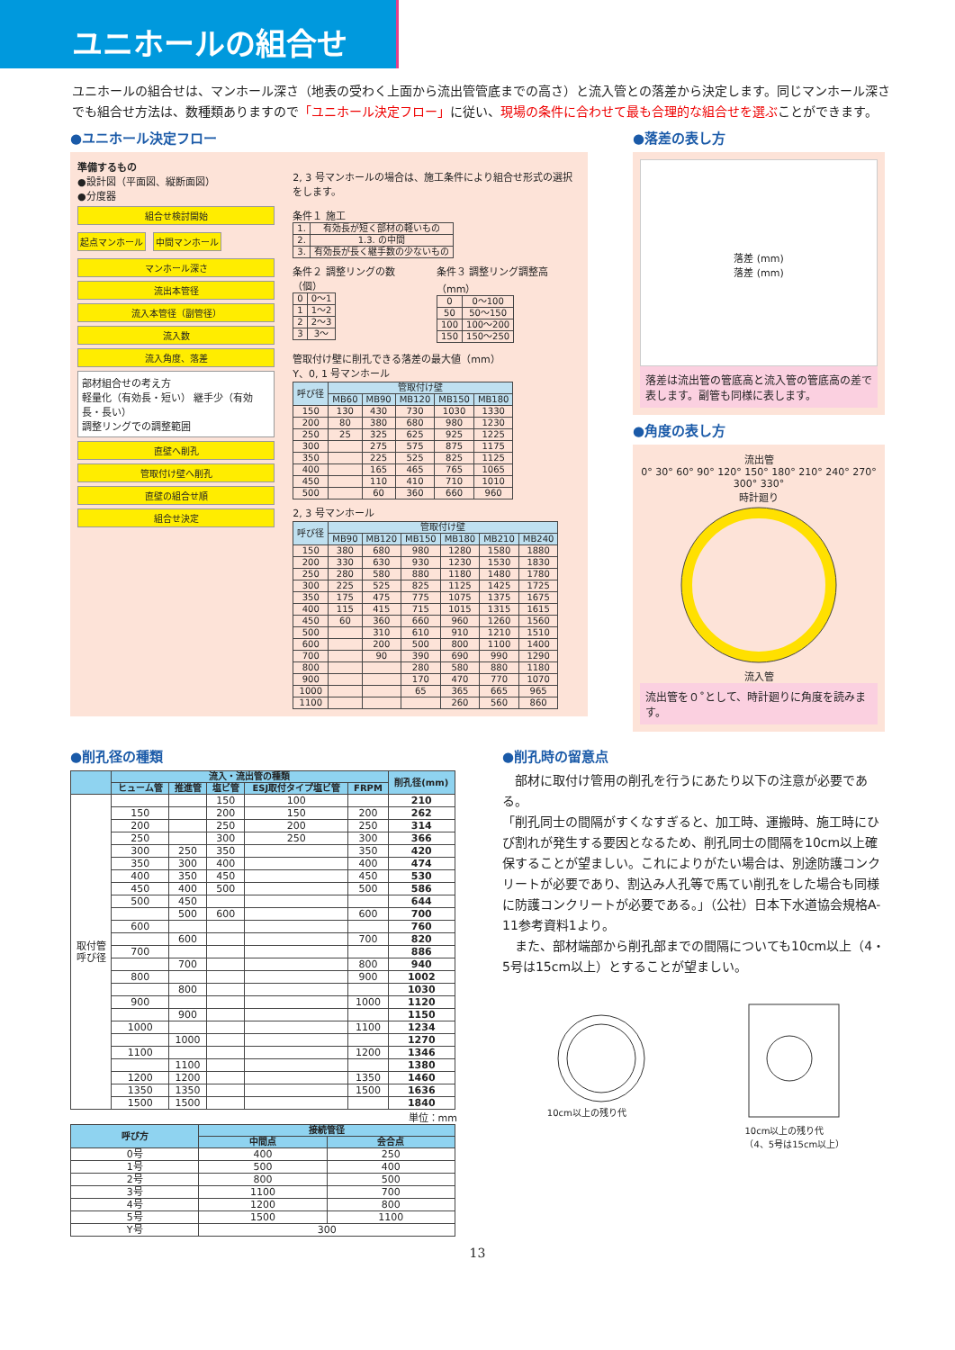ユニホールの組合せ
ユニホールの組合せは、マンホール深さ（地表の受わく上面から流出管管底までの高さ）と流入管との落差から決定します。同じマンホール深さでも組合せ方法は、数種類ありますので「ユニホール決定フロー」に従い、現場の条件に合わせて最も合理的な組合せを選ぶことができます。
●ユニホール決定フロー
準備するもの
●設計図（平面図、縦断面図）
●分度器
組合せ検討開始
起点マンホール 中間マンホール
マンホール深さ
流出本管径
流入本管径（副管径）
流入数
流入角度、落差
部材組合せの考え方
軽量化（有効長・短い） 継手少（有効長・長い）
調整リングでの調整範囲
直壁へ削孔
管取付け壁へ削孔
直壁の組合せ順
組合せ決定
2, 3 号マンホールの場合は、施工条件により組合せ形式の選択をします。
条件１ 施工
| 1. | 有効長が短く部材の軽いもの |
| 2. | 1.3. の中間 |
| 3. | 有効長が長く継手数の少ないもの |
条件２ 調整リングの数（個）
| 0 | 0～1 |
| 1 | 1～2 |
| 2 | 2～3 |
| 3 | 3～ |
条件３ 調整リング調整高（mm）
| 0 | 0～100 |
| 50 | 50～150 |
| 100 | 100～200 |
| 150 | 150～250 |
管取付け壁に削孔できる落差の最大値（mm）
Y、0, 1 号マンホール
| 呼び径 | 管取付け壁 | | | | |
| --- | --- | --- | --- | --- | --- |
| | MB60 | MB90 | MB120 | MB150 | MB180 |
| 150 | 130 | 430 | 730 | 1030 | 1330 |
| 200 | 80 | 380 | 680 | 980 | 1230 |
| 250 | 25 | 325 | 625 | 925 | 1225 |
| 300 | | 275 | 575 | 875 | 1175 |
| 350 | | 225 | 525 | 825 | 1125 |
| 400 | | 165 | 465 | 765 | 1065 |
| 450 | | 110 | 410 | 710 | 1010 |
| 500 | | 60 | 360 | 660 | 960 |
2, 3 号マンホール
| 呼び径 | 管取付け壁 | | | | | |
| --- | --- | --- | --- | --- | --- | --- |
| | MB90 | MB120 | MB150 | MB180 | MB210 | MB240 |
| 150 | 380 | 680 | 980 | 1280 | 1580 | 1880 |
| 200 | 330 | 630 | 930 | 1230 | 1530 | 1830 |
| 250 | 280 | 580 | 880 | 1180 | 1480 | 1780 |
| 300 | 225 | 525 | 825 | 1125 | 1425 | 1725 |
| 350 | 175 | 475 | 775 | 1075 | 1375 | 1675 |
| 400 | 115 | 415 | 715 | 1015 | 1315 | 1615 |
| 450 | 60 | 360 | 660 | 960 | 1260 | 1560 |
| 500 | | 310 | 610 | 910 | 1210 | 1510 |
| 600 | | 200 | 500 | 800 | 1100 | 1400 |
| 700 | | 90 | 390 | 690 | 990 | 1290 |
| 800 | | | 280 | 580 | 880 | 1180 |
| 900 | | | 170 | 470 | 770 | 1070 |
| 1000 | | | 65 | 365 | 665 | 965 |
| 1100 | | | | 260 | 560 | 860 |
●落差の表し方
落差 (mm)
落差 (mm)
落差は流出管の管底高と流入管の管底高の差で表します。副管も同様に表します。
●角度の表し方
流出管
0° 30° 60° 90° 120° 150° 180° 210° 240° 270° 300° 330°
時計廻り
流入管
流出管を０˚として、時計廻りに角度を読みます。
●削孔径の種類
| | 流入・流出管の種類 | | | | | 削孔径(mm) |
| --- | --- | --- | --- | --- | --- | --- |
| | ヒューム管 | 推進管 | 塩ビ管 | ESJ取付タイプ塩ビ管 | FRPM | |
| 取付管 呼び径 | | | 150 | 100 | | 210 |
| | 150 | | 200 | 150 | 200 | 262 |
| | 200 | | 250 | 200 | 250 | 314 |
| | 250 | | 300 | 250 | 300 | 366 |
| | 300 | 250 | 350 | | 350 | 420 |
| | 350 | 300 | 400 | | 400 | 474 |
| | 400 | 350 | 450 | | 450 | 530 |
| | 450 | 400 | 500 | | 500 | 586 |
| | 500 | 450 | | | | 644 |
| | | 500 | 600 | | 600 | 700 |
| | 600 | | | | | 760 |
| | | 600 | | | 700 | 820 |
| | 700 | | | | | 886 |
| | | 700 | | | 800 | 940 |
| | 800 | | | | 900 | 1002 |
| | | 800 | | | | 1030 |
| | 900 | | | | 1000 | 1120 |
| | | 900 | | | | 1150 |
| | 1000 | | | | 1100 | 1234 |
| | | 1000 | | | | 1270 |
| | 1100 | | | | 1200 | 1346 |
| | | 1100 | | | | 1380 |
| | 1200 | 1200 | | | 1350 | 1460 |
| | 1350 | 1350 | | | 1500 | 1636 |
| | 1500 | 1500 | | | | 1840 |
単位：mm
| 呼び方 | 接続管径 | |
| --- | --- | --- |
| | 中間点 | 会合点 |
| 0号 | 400 | 250 |
| 1号 | 500 | 400 |
| 2号 | 800 | 500 |
| 3号 | 1100 | 700 |
| 4号 | 1200 | 800 |
| 5号 | 1500 | 1100 |
| Y号 | 300 | |
●削孔時の留意点
　部材に取付け管用の削孔を行うにあたり以下の注意が必要である。
「削孔同士の間隔がすくなすぎると、加工時、運搬時、施工時にひび割れが発生する要因となるため、削孔同士の間隔を10cm以上確保することが望ましい。これによりがたい場合は、別途防護コンクリートが必要であり、割込み人孔等で馬てい削孔をした場合も同様に防護コンクリートが必要である。」（公社）日本下水道協会規格A-11参考資料1より。
　また、部材端部から削孔部までの間隔についても10cm以上（4・5号は15cm以上）とすることが望ましい。
10cm以上の残り代
10cm以上の残り代
（4、5号は15cm以上）
13